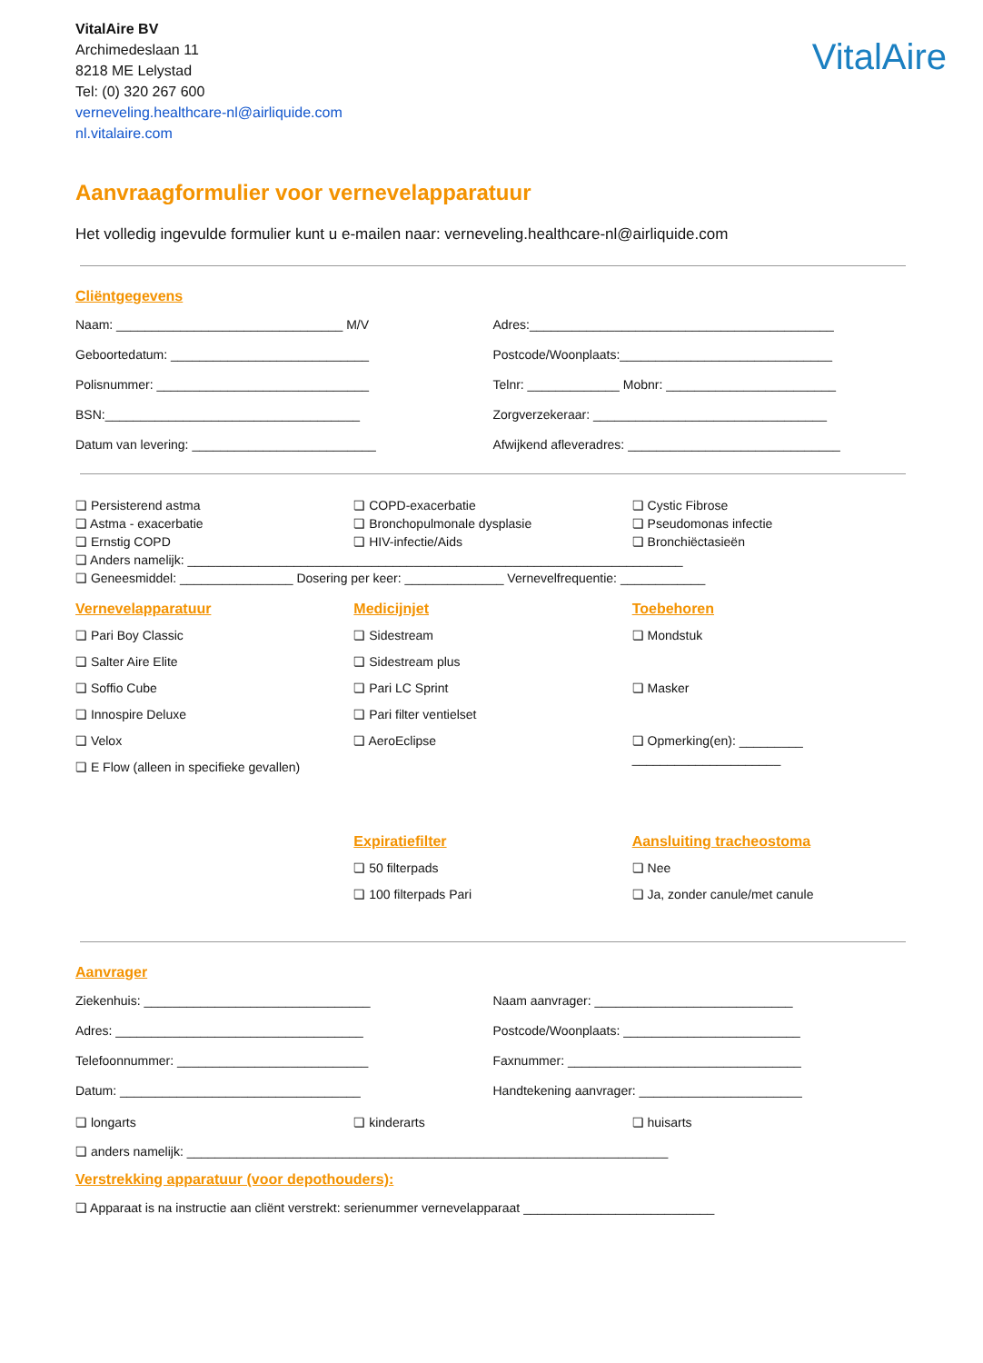VitalAire
VitalAire BV
Archimedeslaan 11
8218 ME Lelystad
Tel: (0) 320 267 600
verneveling.healthcare-nl@airliquide.com
nl.vitalaire.com
Aanvraagformulier voor vernevelapparatuur
Het volledig ingevulde formulier kunt u e-mailen naar: verneveling.healthcare-nl@airliquide.com
Cliëntgegevens
Naam: ________________________________ M/V
Adres:___________________________________________
Geboortedatum: ____________________________
Postcode/Woonplaats:______________________________
Polisnummer: ______________________________
Telnr: _____________ Mobnr: ________________________
BSN:____________________________________
Zorgverzekeraar: _________________________________
Datum van levering: __________________________
Afwijkend afleveradres: ______________________________
❏ Persisterend astma
❏ Astma - exacerbatie
❏ Ernstig COPD
❏ COPD-exacerbatie
❏ Bronchopulmonale dysplasie
❏ HIV-infectie/Aids
❏ Cystic Fibrose
❏ Pseudomonas infectie
❏ Bronchiëctasieën
❏ Anders namelijk: ______________________________________________________________________
❏ Geneesmiddel: ________________ Dosering per keer: ______________ Vernevelfrequentie: ____________
Vernevelapparatuur
❏ Pari Boy Classic
❏ Salter Aire Elite
❏ Soffio Cube
❏ Innospire Deluxe
❏ Velox
❏ E Flow (alleen in specifieke gevallen)
Medicijnjet
❏ Sidestream
❏ Sidestream plus
❏ Pari LC Sprint
❏ Pari filter ventielset
❏ AeroEclipse
Toebehoren
❏ Mondstuk
❏ Masker
❏ Opmerking(en): _________
_____________________
Expiratiefilter
❏ 50 filterpads
❏ 100 filterpads Pari
Aansluiting tracheostoma
❏ Nee
❏ Ja, zonder canule/met canule
Aanvrager
Ziekenhuis: ________________________________
Naam aanvrager: ____________________________
Adres: ___________________________________
Postcode/Woonplaats: _________________________
Telefoonnummer: ___________________________
Faxnummer: _________________________________
Datum: __________________________________
Handtekening aanvrager: _______________________
❏ longarts ❏ kinderarts ❏ huisarts
❏ anders namelijk: ____________________________________________________________________
Verstrekking apparatuur (voor depothouders):
❏ Apparaat is na instructie aan cliënt verstrekt: serienummer vernevelapparaat ___________________________